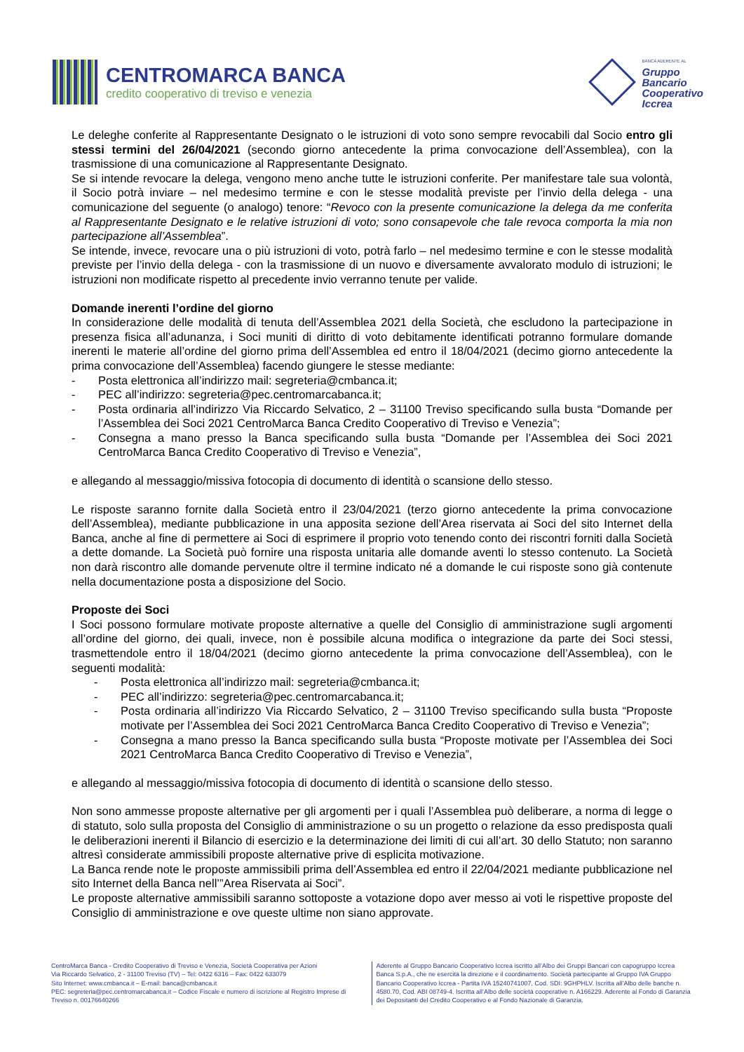CENTROMARCA BANCA
credito cooperativo di treviso e venezia
BANCA ADERENTE AL
Gruppo
Bancario
Cooperativo
Iccrea
Le deleghe conferite al Rappresentante Designato o le istruzioni di voto sono sempre revocabili dal Socio entro gli stessi termini del 26/04/2021 (secondo giorno antecedente la prima convocazione dell’Assemblea), con la trasmissione di una comunicazione al Rappresentante Designato.
Se si intende revocare la delega, vengono meno anche tutte le istruzioni conferite. Per manifestare tale sua volontà, il Socio potrà inviare – nel medesimo termine e con le stesse modalità previste per l’invio della delega - una comunicazione del seguente (o analogo) tenore: “Revoco con la presente comunicazione la delega da me conferita al Rappresentante Designato e le relative istruzioni di voto; sono consapevole che tale revoca comporta la mia non partecipazione all’Assemblea”.
Se intende, invece, revocare una o più istruzioni di voto, potrà farlo – nel medesimo termine e con le stesse modalità previste per l’invio della delega - con la trasmissione di un nuovo e diversamente avvalorato modulo di istruzioni; le istruzioni non modificate rispetto al precedente invio verranno tenute per valide.
Domande inerenti l’ordine del giorno
In considerazione delle modalità di tenuta dell’Assemblea 2021 della Società, che escludono la partecipazione in presenza fisica all’adunanza, i Soci muniti di diritto di voto debitamente identificati potranno formulare domande inerenti le materie all’ordine del giorno prima dell’Assemblea ed entro il 18/04/2021 (decimo giorno antecedente la prima convocazione dell’Assemblea) facendo giungere le stesse mediante:
- Posta elettronica all’indirizzo mail: segreteria@cmbanca.it;
- PEC all’indirizzo: segreteria@pec.centromarcabanca.it;
- Posta ordinaria all’indirizzo Via Riccardo Selvatico, 2 – 31100 Treviso specificando sulla busta “Domande per l’Assemblea dei Soci 2021 CentroMarca Banca Credito Cooperativo di Treviso e Venezia”;
- Consegna a mano presso la Banca specificando sulla busta “Domande per l’Assemblea dei Soci 2021 CentroMarca Banca Credito Cooperativo di Treviso e Venezia”,
e allegando al messaggio/missiva fotocopia di documento di identità o scansione dello stesso.
Le risposte saranno fornite dalla Società entro il 23/04/2021 (terzo giorno antecedente la prima convocazione dell’Assemblea), mediante pubblicazione in una apposita sezione dell’Area riservata ai Soci del sito Internet della Banca, anche al fine di permettere ai Soci di esprimere il proprio voto tenendo conto dei riscontri forniti dalla Società a dette domande. La Società può fornire una risposta unitaria alle domande aventi lo stesso contenuto. La Società non darà riscontro alle domande pervenute oltre il termine indicato né a domande le cui risposte sono già contenute nella documentazione posta a disposizione del Socio.
Proposte dei Soci
I Soci possono formulare motivate proposte alternative a quelle del Consiglio di amministrazione sugli argomenti all’ordine del giorno, dei quali, invece, non è possibile alcuna modifica o integrazione da parte dei Soci stessi, trasmettendole entro il 18/04/2021 (decimo giorno antecedente la prima convocazione dell’Assemblea), con le seguenti modalità:
- Posta elettronica all’indirizzo mail: segreteria@cmbanca.it;
- PEC all’indirizzo: segreteria@pec.centromarcabanca.it;
- Posta ordinaria all’indirizzo Via Riccardo Selvatico, 2 – 31100 Treviso specificando sulla busta “Proposte motivate per l’Assemblea dei Soci 2021 CentroMarca Banca Credito Cooperativo di Treviso e Venezia”;
- Consegna a mano presso la Banca specificando sulla busta “Proposte motivate per l’Assemblea dei Soci 2021 CentroMarca Banca Credito Cooperativo di Treviso e Venezia”,
e allegando al messaggio/missiva fotocopia di documento di identità o scansione dello stesso.
Non sono ammesse proposte alternative per gli argomenti per i quali l’Assemblea può deliberare, a norma di legge o di statuto, solo sulla proposta del Consiglio di amministrazione o su un progetto o relazione da esso predisposta quali le deliberazioni inerenti il Bilancio di esercizio e la determinazione dei limiti di cui all’art. 30 dello Statuto; non saranno altresì considerate ammissibili proposte alternative prive di esplicita motivazione.
La Banca rende note le proposte ammissibili prima dell’Assemblea ed entro il 22/04/2021 mediante pubblicazione nel sito Internet della Banca nell’”Area Riservata ai Soci”.
Le proposte alternative ammissibili saranno sottoposte a votazione dopo aver messo ai voti le rispettive proposte del Consiglio di amministrazione e ove queste ultime non siano approvate.
CentroMarca Banca - Credito Cooperativo di Treviso e Venezia, Società Cooperativa per Azioni
Via Riccardo Selvatico, 2 - 31100 Treviso (TV) – Tel: 0422 6316 – Fax: 0422 633079
Sito Internet: www.cmbanca.it – E-mail: banca@cmbanca.it
PEC: segreteria@pec.centromarcabanca.it – Codice Fiscale e numero di iscrizione al Registro Imprese di Treviso n. 00176640266
Aderente al Gruppo Bancario Cooperativo Iccrea iscritto all’Albo dei Gruppi Bancari con capogruppo Iccrea Banca S.p.A., che ne esercita la direzione e il coordinamento. Società partecipante al Gruppo IVA Gruppo Bancario Cooperativo Iccrea - Partita IVA 15240741007, Cod. SDI: 9GHPHLV. Iscritta all’Albo delle banche n. 4580.70, Cod. ABI 08749-4. Iscritta all’Albo delle società cooperative n. A166229. Aderente al Fondo di Garanzia dei Depositanti del Credito Cooperativo e al Fondo Nazionale di Garanzia.